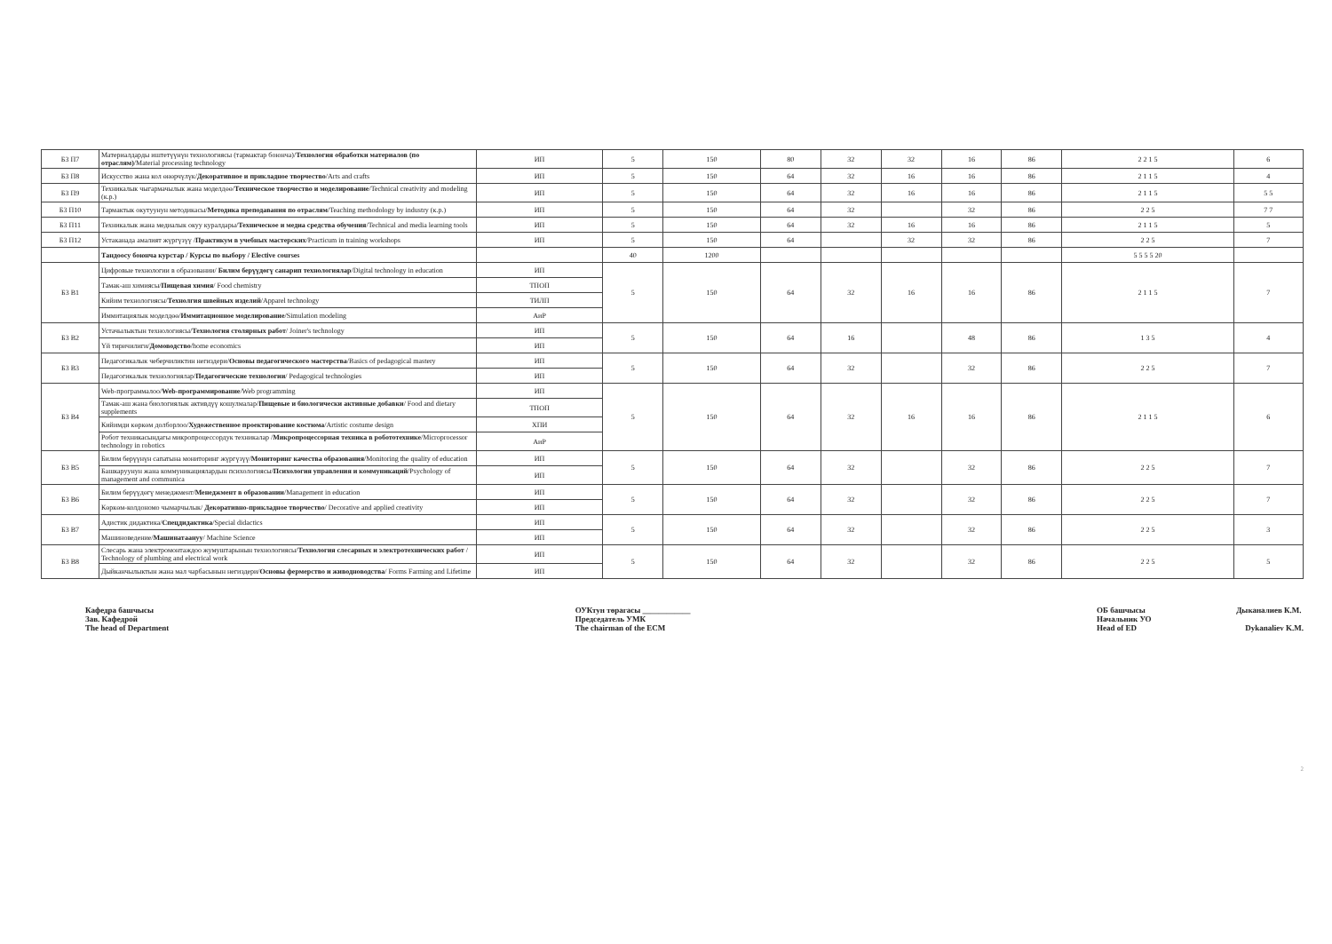| Б3 П7 | Материалдарды иштетүүнүн технологиясы (тармактар боюнча)/ Технология обработки материалов (по отраслям) /Material processing technology | ИП | 5 | 150 | 80 | 32 | 32 | 16 | 86 | 2 2 1 5 | 6 |
| Б3 П8 | Искусство жана кол өнөрчүлүк/ Декоративное и прикладное творчество /Arts and crafts | ИП | 5 | 150 | 64 | 32 | 16 | 16 | 86 | 2 1 1 5 | 4 |
| Б3 П9 | Техникалык чыгармачылык жана моделдөө/ Техническое творчество и моделирование /Technical creativity and modeling (к.р.) | ИП | 5 | 150 | 64 | 32 | 16 | 16 | 86 | 2 1 1 5 | 5 5 |
| Б3 П10 | Тармактык окутуунун методикасы/ Методика преподавания по отраслям /Teaching methodology by industry (к.р.) | ИП | 5 | 150 | 64 | 32 | | 32 | 86 | 2 2 5 | 7 7 |
| Б3 П11 | Техникалык жана медиалык окуу куралдары/ Техническое и медиа средства обучения /Technical and media learning tools | ИП | 5 | 150 | 64 | 32 | 16 | 16 | 86 | 2 1 1 5 | 5 |
| Б3 П12 | Устаканада амалият жүргүзүү / Практикум в учебных мастерских /Practicum in training workshops | ИП | 5 | 150 | 64 | | 32 | 32 | 86 | 2 2 5 | 7 |
| | Тандоосу боюнча курстар / Курсы по выбору / Elective courses | | 40 | 1200 | | | | | | 5 5 5 5 20 | |
| Б3 В1 | Цифровые технологии в образовании/ Билим берүүдөгү санарип технологиялар /Digital technology in education | ИП | 5 | 150 | 64 | 32 | 16 | 16 | 86 | 2 1 1 5 | 7 |
| | Тамак-аш химиясы/ Пищевая химия / Food chemistry | ТПОП | | | | | | | | | |
| | Кийим технологиясы/ Технолгия швейных изделий /Apparel technology | ТИЛП | | | | | | | | | |
| | Иммитациялык моделдөө/ Иммитационное моделирование /Simulation modeling | АиР | | | | | | | | | |
| Б3 В2 | Устачылыктын технологиясы/ Технология столярных работ / Joiner's technology | ИП | 5 | 150 | 64 | 16 | | 48 | 86 | 1 3 5 | 4 |
| | Үй тиричилиги/ Домоводство /home economics | ИП | | | | | | | | | |
| Б3 В3 | Педагогикалык чеберчиликтин негиздери/ Основы педагогического мастерства /Basics of pedagogical mastery | ИП | 5 | 150 | 64 | 32 | | 32 | 86 | 2 2 5 | 7 |
| | Педагогикалык технологиялар/ Педагогические технологии / Pedagogical technologies | ИП | | | | | | | | | |
| Б3 В4 | Web-программалоо/ Web-программирование /Web programming | ИП | 5 | 150 | 64 | 32 | 16 | 16 | 86 | 2 1 1 5 | 6 |
| | Тамак-аш жана биологиялык активдүү кошулмалар/ Пищевые и биологически активные добавки / Food and dietary supplements | ТПОП | | | | | | | | | |
| | Кийимди көркөм долборлоо/ Художественное проектирование костюма /Artistic costume design | ХПИ | | | | | | | | | |
| | Робот техникасындагы микропроцессордук техникалар / Микропроцессорная техника в робототехнике /Microprocessor technology in robotics | АиР | | | | | | | | | |
| Б3 В5 | Билим берүүнүн сапатына мониторинг жүргүзүү/ Мониторинг качества образования /Monitoring the quality of education | ИП | 5 | 150 | 64 | 32 | | 32 | 86 | 2 2 5 | 7 |
| | Башкаруунун жана коммуникациялардын психологиясы/ Психология управления и коммуникаций /Psychology of management and communica | ИП | | | | | | | | | |
| Б3 В6 | Билим берүүдөгү менеджмент/ Менеджмент в образовании /Management in education | ИП | 5 | 150 | 64 | 32 | | 32 | 86 | 2 2 5 | 7 |
| | Көркөм-колдономо чымарчылык/ Декоративно-прикладное творчество / Decorative and applied creativity | ИП | | | | | | | | | |
| Б3 В7 | Адистик дидактика/ Спецдидактика /Special didactics | ИП | 5 | 150 | 64 | 32 | | 32 | 86 | 2 2 5 | 3 |
| | Машиноведение/ Машинатаануу / Machine Science | ИП | | | | | | | | | |
| Б3 В8 | Слесарь жана электромонтаждоо жумуштарынын технологиясы/ Технология слесарных и электротехнических работ / Technology of plumbing and electrical work | ИП | 5 | 150 | 64 | 32 | | 32 | 86 | 2 2 5 | 5 |
| | Дыйканчылыктын жана мал чарбасынын негиздери/ Основы фермерство и живодноводства / Forms Farming and Lifetime | ИП | | | | | | | | | |
Кафедра башчысы
Зав. Кафедрой
The head of Department
ОУКтун төрагасы ____________
Председатель УМК
The chairman of the ECM
ОБ башчысы Дыканалиев К.М.
Начальник УО
Head of ED Dykanaliev K.M.
2